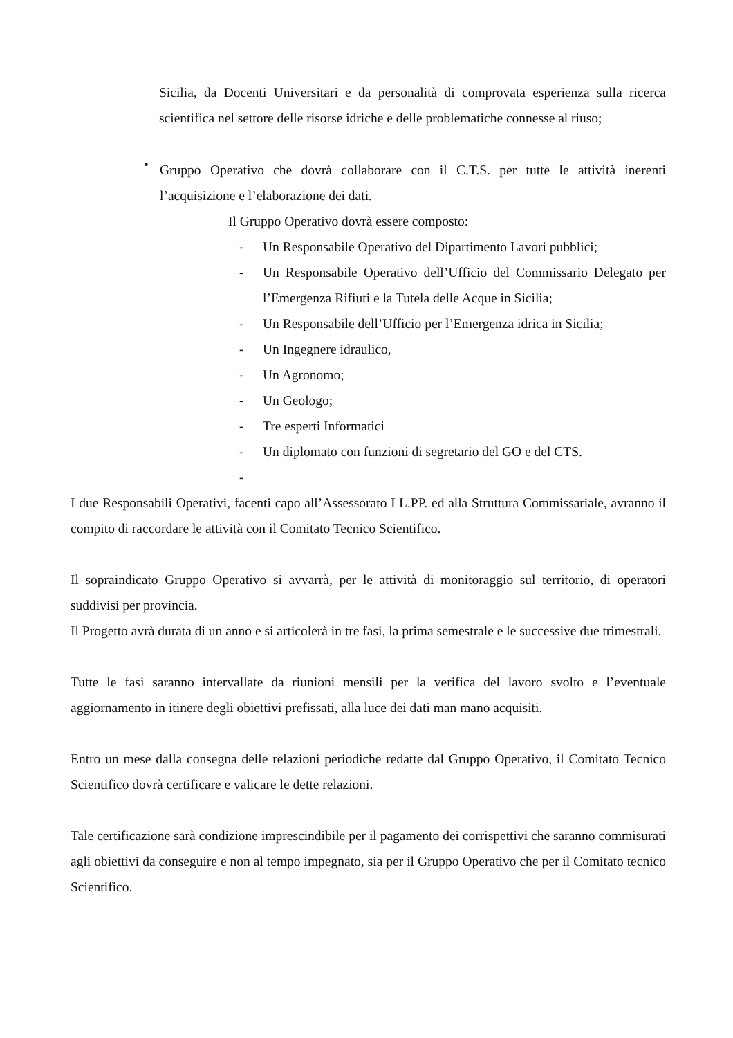Sicilia, da Docenti Universitari e da personalità di comprovata esperienza sulla ricerca scientifica nel settore delle risorse idriche e delle problematiche connesse al riuso;
•
Gruppo Operativo che dovrà collaborare con il C.T.S. per tutte le attività inerenti l’acquisizione e l’elaborazione dei dati.
Il Gruppo Operativo dovrà essere composto:
-
Un Responsabile Operativo del Dipartimento Lavori pubblici;
-
Un Responsabile Operativo dell’Ufficio del Commissario Delegato per l’Emergenza Rifiuti e la Tutela delle Acque in Sicilia;
-
Un Responsabile dell’Ufficio per l’Emergenza idrica in Sicilia;
-
Un Ingegnere idraulico,
-
Un Agronomo;
-
Un Geologo;
-
Tre esperti Informatici
-
Un diplomato con funzioni di segretario del GO e del CTS.
-
I due Responsabili Operativi, facenti capo all’Assessorato LL.PP. ed alla Struttura Commissariale, avranno il compito di raccordare le attività con il Comitato Tecnico Scientifico.
Il sopraindicato Gruppo Operativo si avvarrà, per le attività di monitoraggio sul territorio, di operatori suddivisi per provincia.
Il Progetto avrà durata di un anno e si articolerà in tre fasi, la prima semestrale e le successive due trimestrali.
Tutte le fasi saranno intervallate da riunioni mensili per la verifica del lavoro svolto e l’eventuale aggiornamento in itinere degli obiettivi prefissati, alla luce dei dati man mano acquisiti.
Entro un mese dalla consegna delle relazioni periodiche redatte dal Gruppo Operativo, il Comitato Tecnico Scientifico dovrà certificare e valicare le dette relazioni.
Tale certificazione sarà condizione imprescindibile per il pagamento dei corrispettivi che saranno commisurati agli obiettivi da conseguire e non al tempo impegnato, sia per il Gruppo Operativo che per il Comitato tecnico Scientifico.